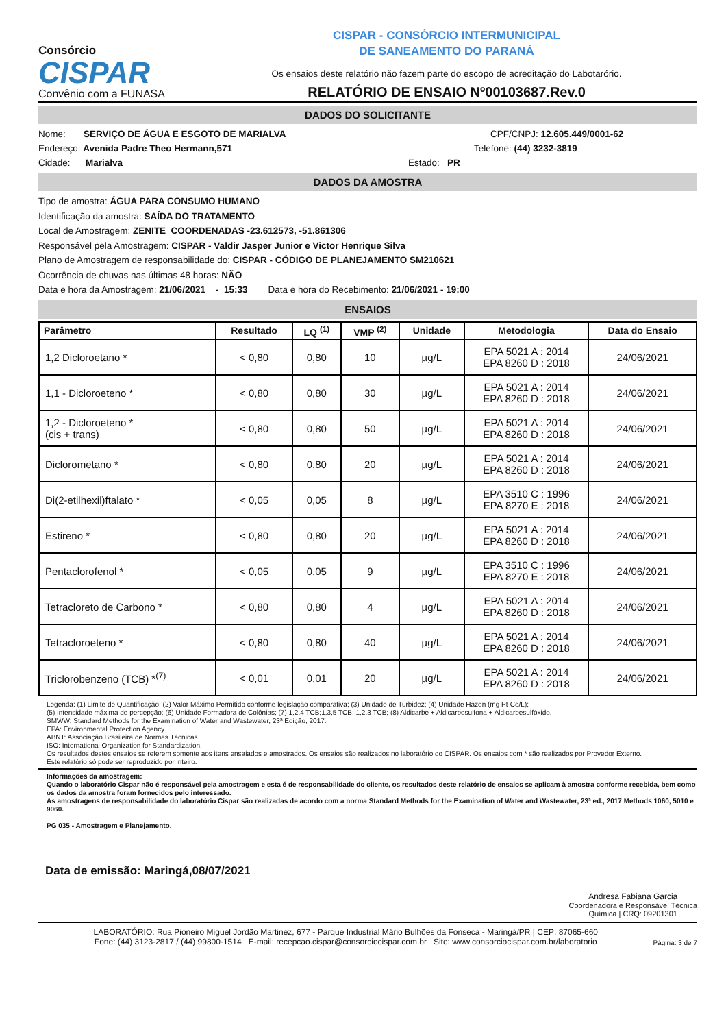Consórcio
CISPAR
Convênio com a FUNASA
CISPAR - CONSÓRCIO INTERMUNICIPAL
DE SANEAMENTO DO PARANÁ
Os ensaios deste relatório não fazem parte do escopo de acreditação do Labotarório.
RELATÓRIO DE ENSAIO Nº00103687.Rev.0
DADOS DO SOLICITANTE
Nome: SERVIÇO DE ÁGUA E ESGOTO DE MARIALVA CPF/CNPJ: 12.605.449/0001-62
Endereço: Avenida Padre Theo Hermann,571 Telefone: (44) 3232-3819
Cidade: Marialva Estado: PR
DADOS DA AMOSTRA
Tipo de amostra: ÁGUA PARA CONSUMO HUMANO
Identificação da amostra: SAÍDA DO TRATAMENTO
Local de Amostragem: ZENITE COORDENADAS -23.612573, -51.861306
Responsável pela Amostragem: CISPAR - Valdir Jasper Junior e Victor Henrique Silva
Plano de Amostragem de responsabilidade do: CISPAR - CÓDIGO DE PLANEJAMENTO SM210621
Ocorrência de chuvas nas últimas 48 horas: NÃO
Data e hora da Amostragem: 21/06/2021 - 15:33 Data e hora do Recebimento: 21/06/2021 - 19:00
ENSAIOS
| Parâmetro | Resultado | LQ <sup>(1)</sup> | VMP <sup>(2)</sup> | Unidade | Metodologia | Data do Ensaio |
| --- | --- | --- | --- | --- | --- | --- |
| 1,2 Dicloroetano * | < 0,80 | 0,80 | 10 | µg/L | EPA 5021 A : 2014 EPA 8260 D : 2018 | 24/06/2021 |
| 1,1 - Dicloroeteno * | < 0,80 | 0,80 | 30 | µg/L | EPA 5021 A : 2014 EPA 8260 D : 2018 | 24/06/2021 |
| 1,2 - Dicloroeteno * (cis + trans) | < 0,80 | 0,80 | 50 | µg/L | EPA 5021 A : 2014 EPA 8260 D : 2018 | 24/06/2021 |
| Diclorometano * | < 0,80 | 0,80 | 20 | µg/L | EPA 5021 A : 2014 EPA 8260 D : 2018 | 24/06/2021 |
| Di(2-etilhexil)ftalato * | < 0,05 | 0,05 | 8 | µg/L | EPA 3510 C : 1996 EPA 8270 E : 2018 | 24/06/2021 |
| Estireno * | < 0,80 | 0,80 | 20 | µg/L | EPA 5021 A : 2014 EPA 8260 D : 2018 | 24/06/2021 |
| Pentaclorofenol * | < 0,05 | 0,05 | 9 | µg/L | EPA 3510 C : 1996 EPA 8270 E : 2018 | 24/06/2021 |
| Tetracloreto de Carbono * | < 0,80 | 0,80 | 4 | µg/L | EPA 5021 A : 2014 EPA 8260 D : 2018 | 24/06/2021 |
| Tetracloroeteno * | < 0,80 | 0,80 | 40 | µg/L | EPA 5021 A : 2014 EPA 8260 D : 2018 | 24/06/2021 |
| Triclorobenzeno (TCB) *<sup>(7)</sup> | < 0,01 | 0,01 | 20 | µg/L | EPA 5021 A : 2014 EPA 8260 D : 2018 | 24/06/2021 |
Legenda: (1) Limite de Quantificação; (2) Valor Máximo Permitido conforme legislação comparativa; (3) Unidade de Turbidez; (4) Unidade Hazen (mg Pt-Co/L);
(5) Intensidade máxima de percepção; (6) Unidade Formadora de Colônias; (7) 1,2,4 TCB;1,3,5 TCB; 1,2,3 TCB; (8) Aldicarbe + Aldicarbesulfona + Aldicarbesulfóxido.
SMWW: Standard Methods for the Examination of Water and Wastewater, 23ª Edição, 2017.
EPA: Environmental Protection Agency.
ABNT: Associação Brasileira de Normas Técnicas.
ISO: International Organization for Standardization.
Os resultados destes ensaios se referem somente aos itens ensaiados e amostrados. Os ensaios são realizados no laboratório do CISPAR. Os ensaios com * são realizados por Provedor Externo.
Este relatório só pode ser reproduzido por inteiro.
Informações da amostragem:
Quando o laboratório Cispar não é responsável pela amostragem e esta é de responsabilidade do cliente, os resultados deste relatório de ensaios se aplicam à amostra conforme recebida, bem como os dados da amostra foram fornecidos pelo interessado.
As amostragens de responsabilidade do laboratório Cispar são realizadas de acordo com a norma Standard Methods for the Examination of Water and Wastewater, 23ª ed., 2017 Methods 1060, 5010 e 9060.
PG 035 - Amostragem e Planejamento.
Data de emissão: Maringá,08/07/2021
Andresa Fabiana Garcia
Coordenadora e Responsável Técnica
Química | CRQ: 09201301
LABORATÓRIO: Rua Pioneiro Miguel Jordão Martinez, 677 - Parque Industrial Mário Bulhões da Fonseca - Maringá/PR | CEP: 87065-660
Fone: (44) 3123-2817 / (44) 99800-1514 E-mail: recepcao.cispar@consorciocispar.com.br Site: www.consorciocispar.com.br/laboratorio
Página: 3 de 7